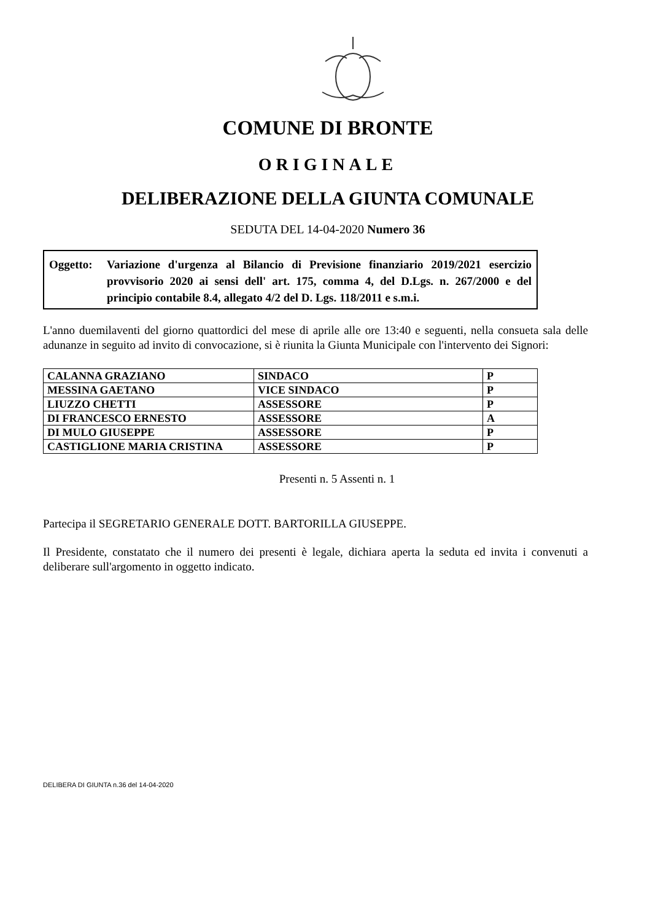COMUNE DI BRONTE
ORIGINALE
DELIBERAZIONE DELLA GIUNTA COMUNALE
SEDUTA DEL 14-04-2020 Numero 36
Oggetto: Variazione d'urgenza al Bilancio di Previsione finanziario 2019/2021 esercizio provvisorio 2020 ai sensi dell' art. 175, comma 4, del D.Lgs. n. 267/2000 e del principio contabile 8.4, allegato 4/2 del D. Lgs. 118/2011 e s.m.i.
L'anno duemilaventi del giorno quattordici del mese di aprile alle ore 13:40 e seguenti, nella consueta sala delle adunanze in seguito ad invito di convocazione, si è riunita la Giunta Municipale con l'intervento dei Signori:
| CALANNA GRAZIANO | SINDACO | P |
| MESSINA GAETANO | VICE SINDACO | P |
| LIUZZO CHETTI | ASSESSORE | P |
| DI FRANCESCO ERNESTO | ASSESSORE | A |
| DI MULO GIUSEPPE | ASSESSORE | P |
| CASTIGLIONE MARIA CRISTINA | ASSESSORE | P |
Presenti n. 5 Assenti n. 1
Partecipa il SEGRETARIO GENERALE DOTT. BARTORILLA GIUSEPPE.
Il Presidente, constatato che il numero dei presenti è legale, dichiara aperta la seduta ed invita i convenuti a deliberare sull'argomento in oggetto indicato.
DELIBERA DI GIUNTA n.36 del 14-04-2020